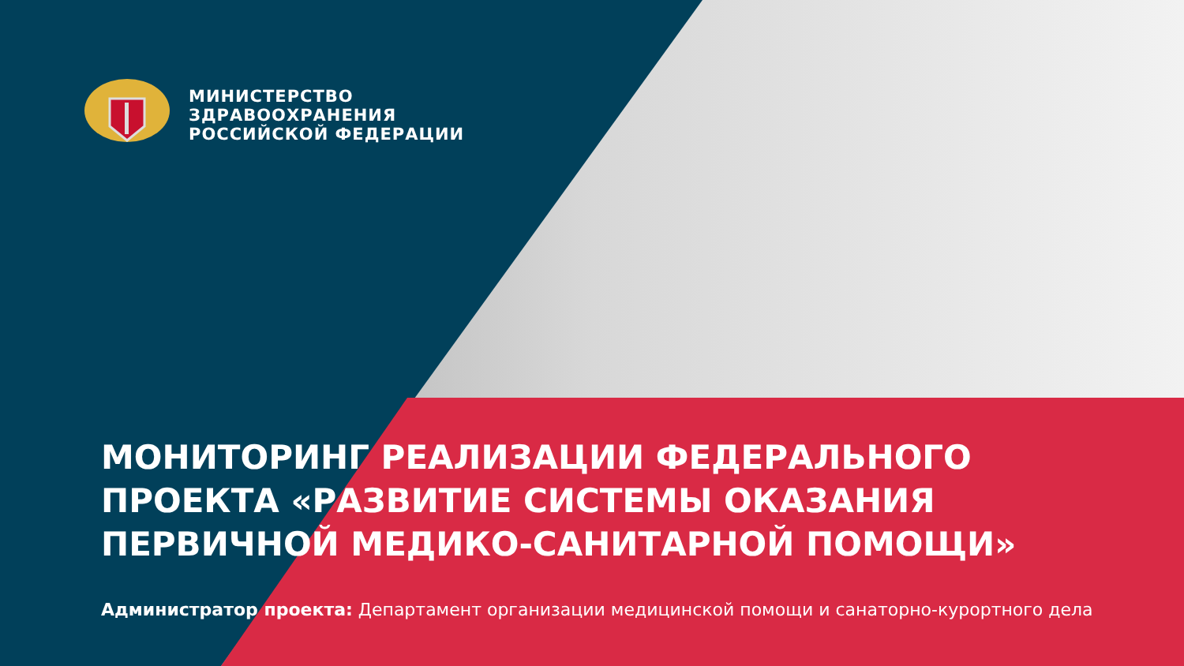МИНИСТЕРСТВО
ЗДРАВООХРАНЕНИЯ
РОССИЙСКОЙ ФЕДЕРАЦИИ
МОНИТОРИНГ РЕАЛИЗАЦИИ ФЕДЕРАЛЬНОГО ПРОЕКТА «РАЗВИТИЕ СИСТЕМЫ ОКАЗАНИЯ ПЕРВИЧНОЙ МЕДИКО-САНИТАРНОЙ ПОМОЩИ»
Администратор проекта: Департамент организации медицинской помощи и санаторно-курортного дела